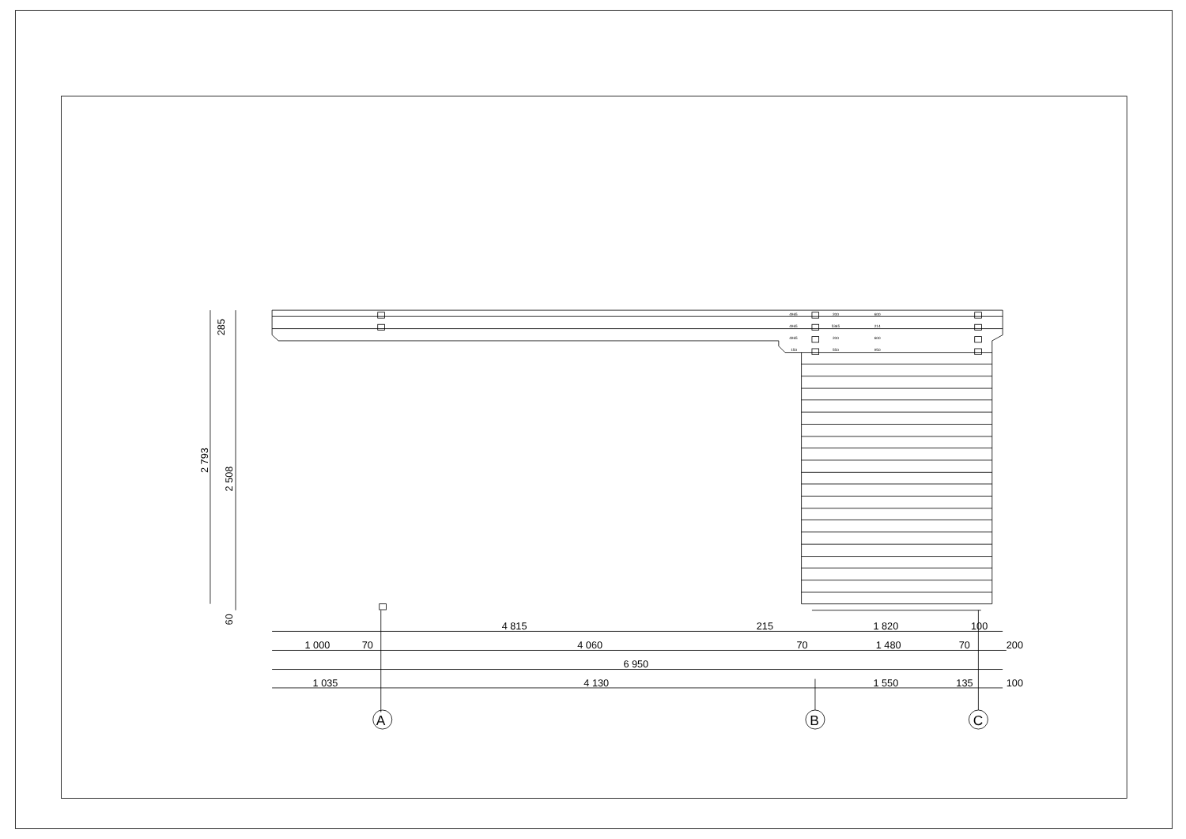285
2 793
2 508
60
4 815
215
1 820
100
1 000
70
4 060
70
1 480
70
200
6 950
1 035
4 130
1 550
135
100
A
B
C
4965
200
600
4965
5365
214
4965
200
600
150
550
950